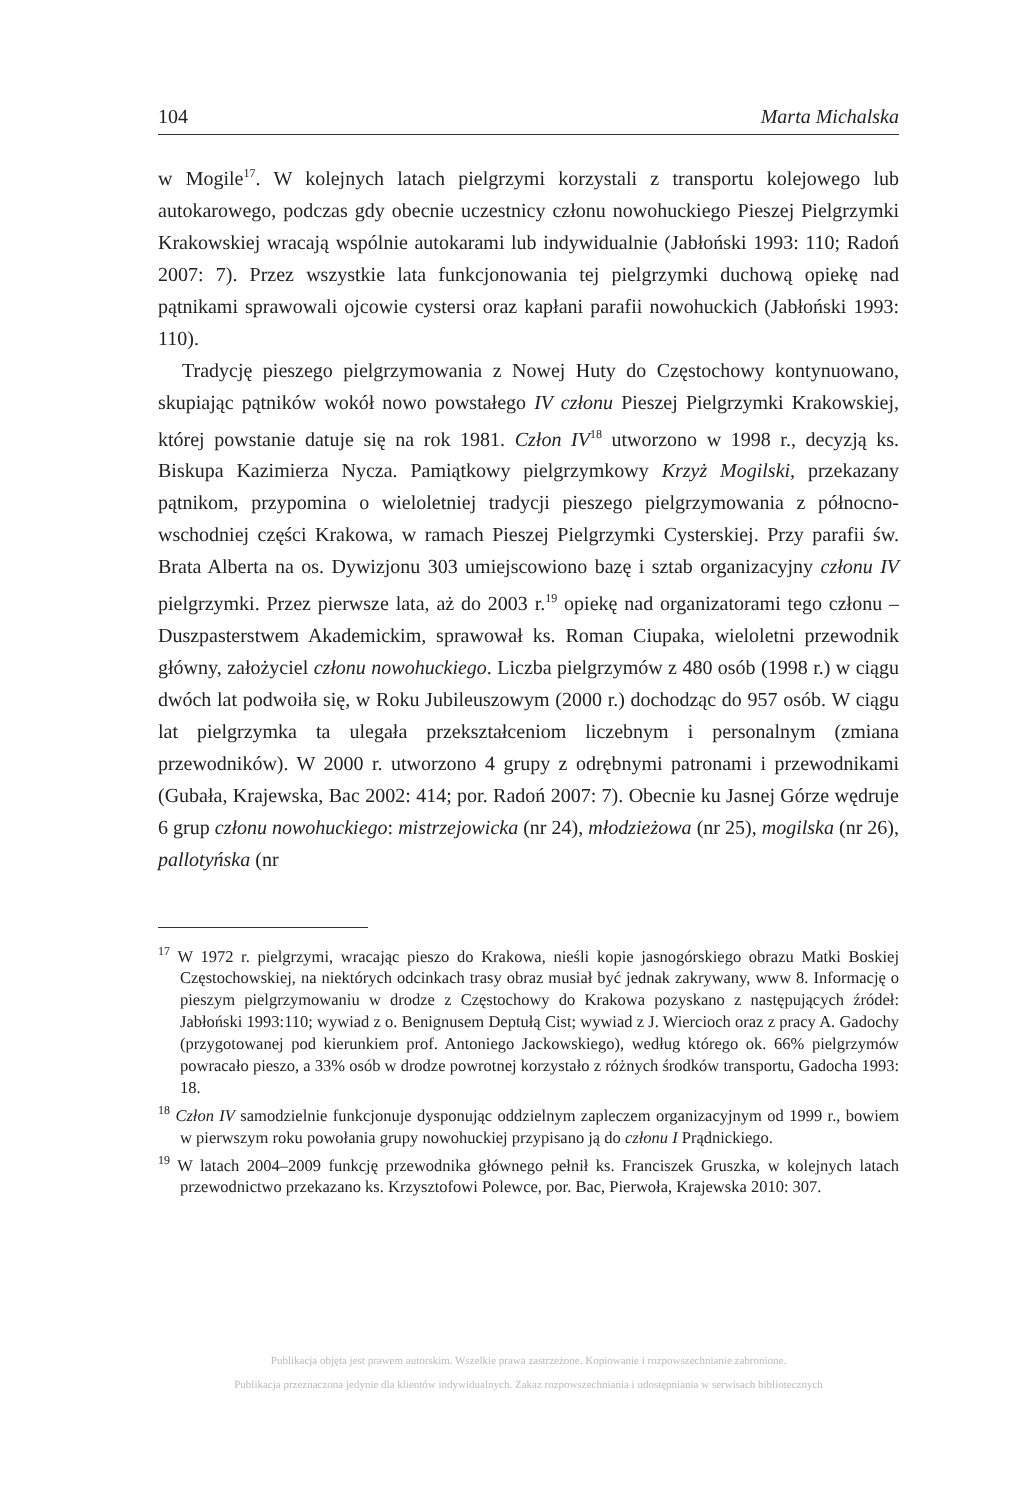104 Marta Michalska
w Mogile<sup>17</sup>. W kolejnych latach pielgrzymi korzystali z transportu kolejowego lub autokarowego, podczas gdy obecnie uczestnicy członu nowohuckiego Pieszej Pielgrzymki Krakowskiej wracają wspólnie autokarami lub indywidualnie (Jabłoński 1993: 110; Radoń 2007: 7). Przez wszystkie lata funkcjonowania tej pielgrzymki duchową opiekę nad pątnikami sprawowali ojcowie cystersi oraz kapłani parafii nowohuckich (Jabłoński 1993: 110).
Tradycję pieszego pielgrzymowania z Nowej Huty do Częstochowy kontynuowano, skupiając pątników wokół nowo powstałego IV członu Pieszej Pielgrzymki Krakowskiej, której powstanie datuje się na rok 1981. Człon IV<sup>18</sup> utworzono w 1998 r., decyzją ks. Biskupa Kazimierza Nycza. Pamiątkowy pielgrzymkowy Krzyż Mogilski, przekazany pątnikom, przypomina o wieloletniej tradycji pieszego pielgrzymowania z północno-wschodniej części Krakowa, w ramach Pieszej Pielgrzymki Cysterskiej. Przy parafii św. Brata Alberta na os. Dywizjonu 303 umiejscowiono bazę i sztab organizacyjny członu IV pielgrzymki. Przez pierwsze lata, aż do 2003 r.<sup>19</sup> opiekę nad organizatorami tego członu – Duszpasterstwem Akademickim, sprawował ks. Roman Ciupaka, wieloletni przewodnik główny, założyciel członu nowohuckiego. Liczba pielgrzymów z 480 osób (1998 r.) w ciągu dwóch lat podwoiła się, w Roku Jubileuszowym (2000 r.) dochodząc do 957 osób. W ciągu lat pielgrzymka ta ulegała przekształceniom liczebnym i personalnym (zmiana przewodników). W 2000 r. utworzono 4 grupy z odrębnymi patronami i przewodnikami (Gubała, Krajewska, Bac 2002: 414; por. Radoń 2007: 7). Obecnie ku Jasnej Górze wędruje 6 grup członu nowohuckiego: mistrzejowicka (nr 24), młodzieżowa (nr 25), mogilska (nr 26), pallotyńska (nr
<sup>17</sup> W 1972 r. pielgrzymi, wracając pieszo do Krakowa, nieśli kopie jasnogórskiego obrazu Matki Boskiej Częstochowskiej, na niektórych odcinkach trasy obraz musiał być jednak zakrywany, www 8. Informację o pieszym pielgrzymowaniu w drodze z Częstochowy do Krakowa pozyskano z następujących źródeł: Jabłoński 1993:110; wywiad z o. Benignusem Deptułą Cist; wywiad z J. Wiercioch oraz z pracy A. Gadochy (przygotowanej pod kierunkiem prof. Antoniego Jackowskiego), według którego ok. 66% pielgrzymów powracało pieszo, a 33% osób w drodze powrotnej korzystało z różnych środków transportu, Gadocha 1993: 18.
<sup>18</sup> Człon IV samodzielnie funkcjonuje dysponując oddzielnym zapleczem organizacyjnym od 1999 r., bowiem w pierwszym roku powołania grupy nowohuckiej przypisano ją do członu I Prądnickiego.
<sup>19</sup> W latach 2004–2009 funkcję przewodnika głównego pełnił ks. Franciszek Gruszka, w kolejnych latach przewodnictwo przekazano ks. Krzysztofowi Polewce, por. Bac, Pierwoła, Krajewska 2010: 307.
Publikacja objęta jest prawem autorskim. Wszelkie prawa zastrzeżone. Kopiowanie i rozpowszechnianie zabronione.
Publikacja przeznaczona jedynie dla klientów indywidualnych. Zakaz rozpowszechniania i udostępniania w serwisach bibliotecznych